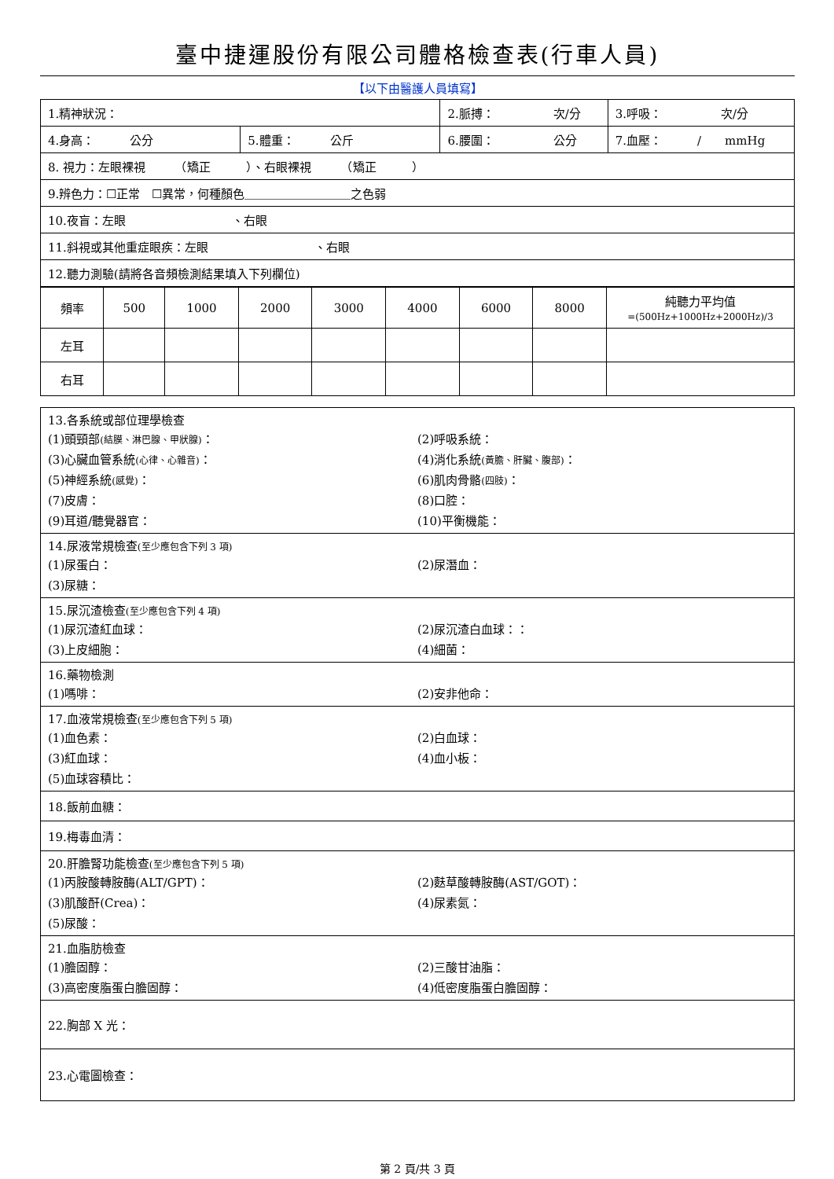臺中捷運股份有限公司體格檢查表(行車人員)
【以下由醫護人員填寫】
| 1.精神狀況： | | 2.脈搏： 次/分 | 3.呼吸： 次/分 |
| 4.身高： 公分 | 5.體重： 公斤 | 6.腰圍： 公分 | 7.血壓： / mmHg |
| 8. 視力：左眼裸視 （矯正 ）、右眼裸視 （矯正 ） | | | |
| 9.辨色力：☐正常 ☐異常，何種顏色＿＿＿＿＿＿＿＿＿之色弱 | | | |
| 10.夜盲：左眼 、右眼 | | | |
| 11.斜視或其他重症眼疾：左眼 、右眼 | | | |
| 12.聽力測驗(請將各音頻檢測結果填入下列欄位) | | | |
| 頻率 | 500 | 1000 | 2000 | 3000 | 4000 | 6000 | 8000 | 純聽力平均值 =(500Hz+1000Hz+2000Hz)/3 |
| 左耳 | | | | | | | | |
| 右耳 | | | | | | | | |
13.各系統或部位理學檢查
(1)頭頸部(結膜、淋巴腺、甲狀腺)： (2)呼吸系統：
(3)心臟血管系統(心律、心雜音)： (4)消化系統(黃膽、肝臟、腹部)：
(5)神經系統(感覺)： (6)肌肉骨骼(四肢)：
(7)皮膚： (8)口腔：
(9)耳道/聽覺器官： (10)平衡機能：
14.尿液常規檢查(至少應包含下列 3 項)
(1)尿蛋白： (2)尿潛血：
(3)尿糖：
15.尿沉渣檢查(至少應包含下列 4 項)
(1)尿沉渣紅血球： (2)尿沉渣白血球：：
(3)上皮細胞： (4)細菌：
16.藥物檢測
(1)嗎啡： (2)安非他命：
17.血液常規檢查(至少應包含下列 5 項)
(1)血色素： (2)白血球：
(3)紅血球： (4)血小板：
(5)血球容積比：
18.飯前血糖：
19.梅毒血清：
20.肝膽腎功能檢查(至少應包含下列 5 項)
(1)丙胺酸轉胺酶(ALT/GPT)： (2)麩草酸轉胺酶(AST/GOT)：
(3)肌酸酐(Crea)： (4)尿素氮：
(5)尿酸：
21.血脂肪檢查
(1)膽固醇： (2)三酸甘油脂：
(3)高密度脂蛋白膽固醇： (4)低密度脂蛋白膽固醇：
22.胸部 X 光：
23.心電圖檢查：
第 2 頁/共 3 頁